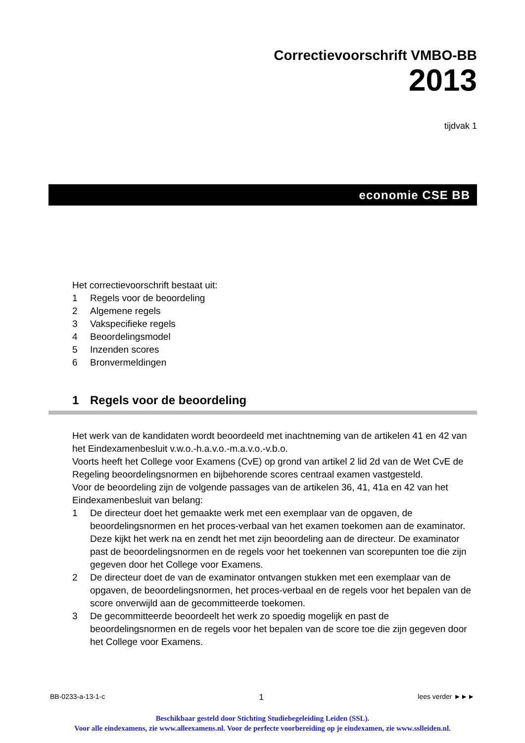Correctievoorschrift VMBO-BB
2013
tijdvak 1
economie CSE BB
Het correctievoorschrift bestaat uit:
1 Regels voor de beoordeling
2 Algemene regels
3 Vakspecifieke regels
4 Beoordelingsmodel
5 Inzenden scores
6 Bronvermeldingen
1 Regels voor de beoordeling
Het werk van de kandidaten wordt beoordeeld met inachtneming van de artikelen 41 en 42 van het Eindexamenbesluit v.w.o.-h.a.v.o.-m.a.v.o.-v.b.o.
Voorts heeft het College voor Examens (CvE) op grond van artikel 2 lid 2d van de Wet CvE de Regeling beoordelingsnormen en bijbehorende scores centraal examen vastgesteld.
Voor de beoordeling zijn de volgende passages van de artikelen 36, 41, 41a en 42 van het Eindexamenbesluit van belang:
1 De directeur doet het gemaakte werk met een exemplaar van de opgaven, de beoordelingsnormen en het proces-verbaal van het examen toekomen aan de examinator. Deze kijkt het werk na en zendt het met zijn beoordeling aan de directeur. De examinator past de beoordelingsnormen en de regels voor het toekennen van scorepunten toe die zijn gegeven door het College voor Examens.
2 De directeur doet de van de examinator ontvangen stukken met een exemplaar van de opgaven, de beoordelingsnormen, het proces-verbaal en de regels voor het bepalen van de score onverwijld aan de gecommitteerde toekomen.
3 De gecommitteerde beoordeelt het werk zo spoedig mogelijk en past de beoordelingsnormen en de regels voor het bepalen van de score toe die zijn gegeven door het College voor Examens.
BB-0233-a-13-1-c 1 lees verder ►►►
Beschikbaar gesteld door Stichting Studiebegeleiding Leiden (SSL).
Voor alle eindexamens, zie www.alleexamens.nl. Voor de perfecte voorbereiding op je eindexamen, zie www.sslleiden.nl.